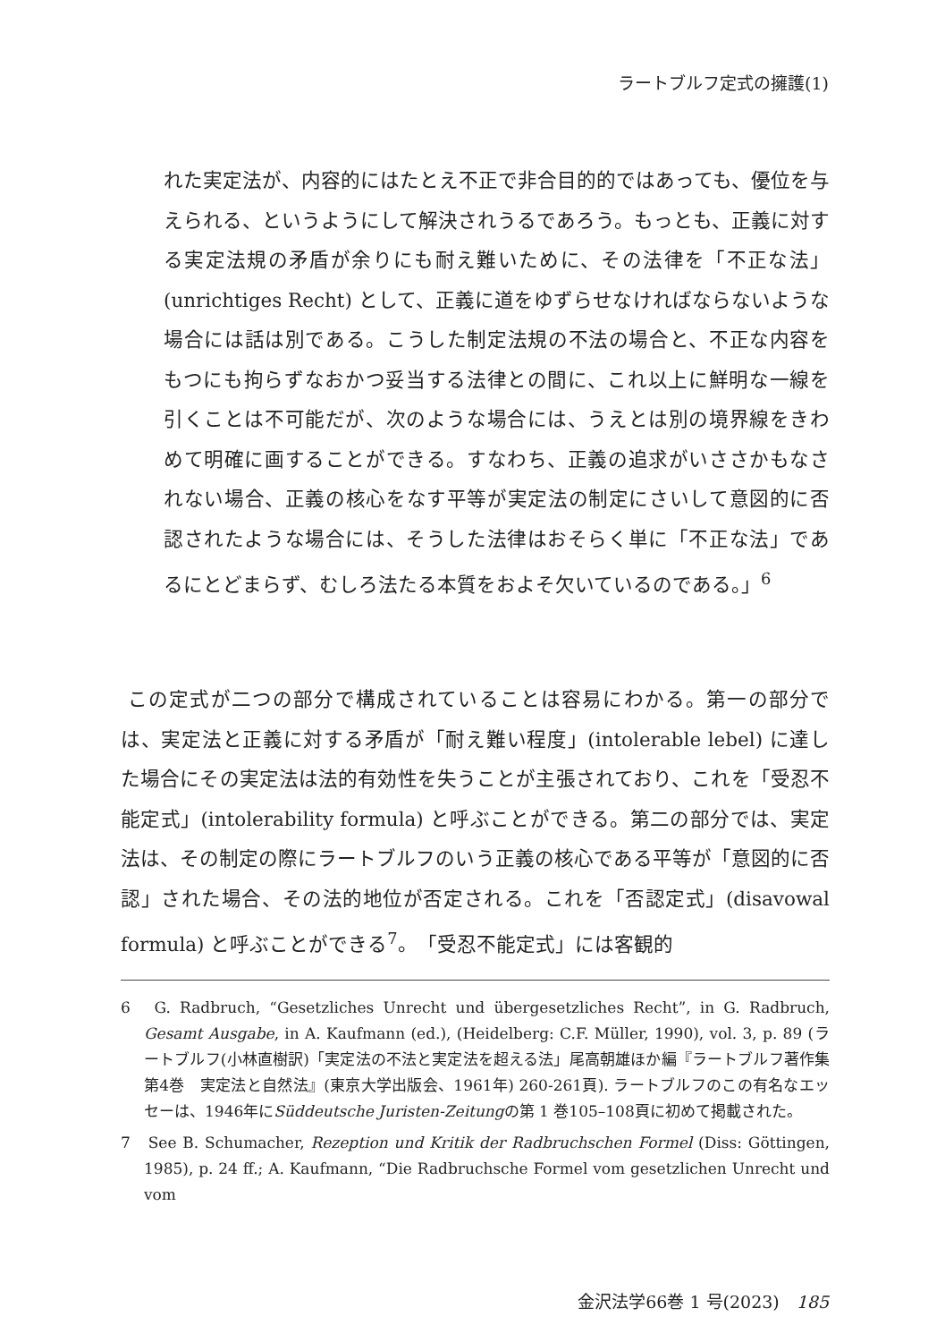ラートブルフ定式の擁護(1)
れた実定法が、内容的にはたとえ不正で非合目的的ではあっても、優位を与えられる、というようにして解決されうるであろう。もっとも、正義に対する実定法規の矛盾が余りにも耐え難いために、その法律を「不正な法」(unrichtiges Recht) として、正義に道をゆずらせなければならないような場合には話は別である。こうした制定法規の不法の場合と、不正な内容をもつにも拘らずなおかつ妥当する法律との間に、これ以上に鮮明な一線を引くことは不可能だが、次のような場合には、うえとは別の境界線をきわめて明確に画することができる。すなわち、正義の追求がいささかもなされない場合、正義の核心をなす平等が実定法の制定にさいして意図的に否認されたような場合には、そうした法律はおそらく単に「不正な法」であるにとどまらず、むしろ法たる本質をおよそ欠いているのである。」<sup>6</sup>
この定式が二つの部分で構成されていることは容易にわかる。第一の部分では、実定法と正義に対する矛盾が「耐え難い程度」(intolerable lebel) に達した場合にその実定法は法的有効性を失うことが主張されており、これを「受忍不能定式」(intolerability formula) と呼ぶことができる。第二の部分では、実定法は、その制定の際にラートブルフのいう正義の核心である平等が「意図的に否認」された場合、その法的地位が否定される。これを「否認定式」(disavowal formula) と呼ぶことができる<sup>7</sup>。「受忍不能定式」には客観的
6　G. Radbruch, “Gesetzliches Unrecht und übergesetzliches Recht”, in G. Radbruch, Gesamt Ausgabe, in A. Kaufmann (ed.), (Heidelberg: C.F. Müller, 1990), vol. 3, p. 89 (ラートブルフ(小林直樹訳)「実定法の不法と実定法を超える法」尾高朝雄ほか編『ラートブルフ著作集第4巻　実定法と自然法』(東京大学出版会、1961年) 260-261頁). ラートブルフのこの有名なエッセーは、1946年にSüddeutsche Juristen-Zeitungの第 1 巻105–108頁に初めて掲載された。
7　See B. Schumacher, Rezeption und Kritik der Radbruchschen Formel (Diss: Göttingen, 1985), p. 24 ff.; A. Kaufmann, “Die Radbruchsche Formel vom gesetzlichen Unrecht und vom
金沢法学66巻 1 号(2023)　185